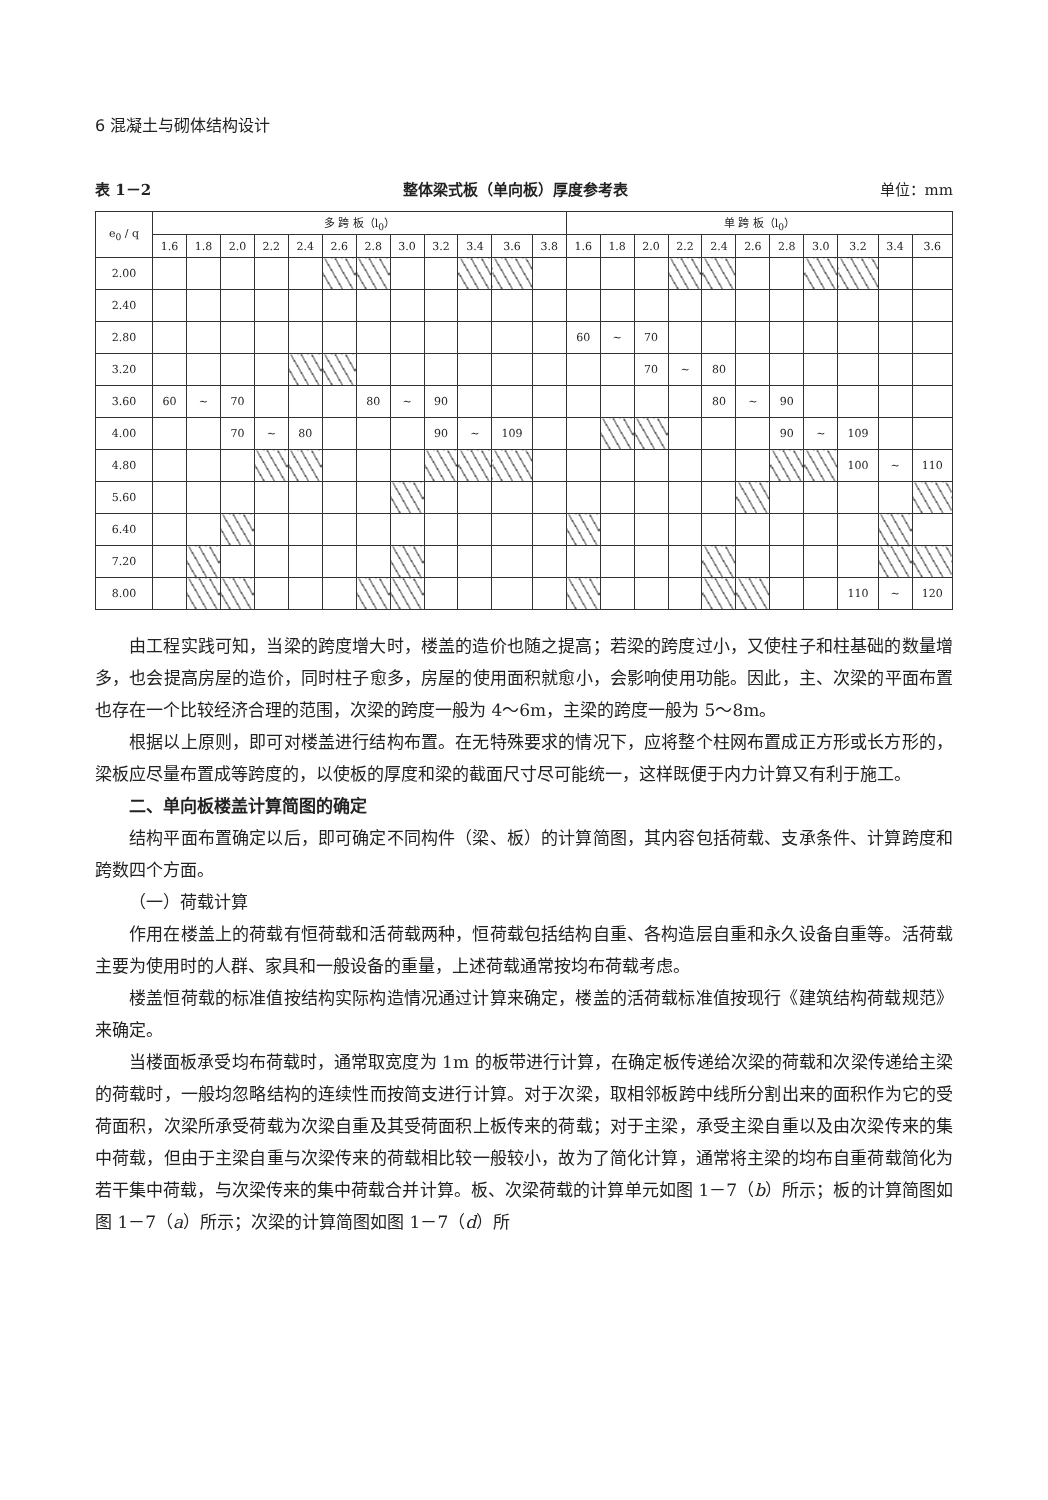6 混凝土与砌体结构设计
表 1－2 整体梁式板（单向板）厚度参考表 单位：mm
| e<sub>0</sub> / q | 多 跨 板（l<sub>0</sub>） | | | | | | | | | | | | 单 跨 板（l<sub>0</sub>） | | | | | | | | | | |
| --- | --- | --- | --- | --- | --- | --- | --- | --- | --- | --- | --- | --- | --- | --- | --- | --- | --- | --- | --- | --- | --- | --- | --- |
| | 1.6 | 1.8 | 2.0 | 2.2 | 2.4 | 2.6 | 2.8 | 3.0 | 3.2 | 3.4 | 3.6 | 3.8 | 1.6 | 1.8 | 2.0 | 2.2 | 2.4 | 2.6 | 2.8 | 3.0 | 3.2 | 3.4 | 3.6 |
| 2.00 | | | | | | | | | | | | | | | | | | | | | | | |
| 2.40 | | | | | | | | | | | | | | | | | | | | | | | |
| 2.80 | | | | | | | | | | | | | 60 | ~ | 70 | | | | | | | | |
| 3.20 | | | | | | | | | | | | | | | 70 | ~ | 80 | | | | | | |
| 3.60 | 60 | ~ | 70 | | | | 80 | ~ | 90 | | | | | | | | 80 | ~ | 90 | | | | |
| 4.00 | | | 70 | ~ | 80 | | | | 90 | ~ | 109 | | | | | | | | 90 | ~ | 109 | | |
| 4.80 | | | | | | | | | | | | | | | | | | | | | 100 | ~ | 110 |
| 5.60 | | | | | | | | | | | | | | | | | | | | | | | |
| 6.40 | | | | | | | | | | | | | | | | | | | | | | | |
| 7.20 | | | | | | | | | | | | | | | | | | | | | | | |
| 8.00 | | | | | | | | | | | | | | | | | | | | | 110 | ~ | 120 |
由工程实践可知，当梁的跨度增大时，楼盖的造价也随之提高；若梁的跨度过小，又使柱子和柱基础的数量增多，也会提高房屋的造价，同时柱子愈多，房屋的使用面积就愈小，会影响使用功能。因此，主、次梁的平面布置也存在一个比较经济合理的范围，次梁的跨度一般为 4～6m，主梁的跨度一般为 5～8m。
根据以上原则，即可对楼盖进行结构布置。在无特殊要求的情况下，应将整个柱网布置成正方形或长方形的，梁板应尽量布置成等跨度的，以使板的厚度和梁的截面尺寸尽可能统一，这样既便于内力计算又有利于施工。
二、单向板楼盖计算简图的确定
结构平面布置确定以后，即可确定不同构件（梁、板）的计算简图，其内容包括荷载、支承条件、计算跨度和跨数四个方面。
（一）荷载计算
作用在楼盖上的荷载有恒荷载和活荷载两种，恒荷载包括结构自重、各构造层自重和永久设备自重等。活荷载主要为使用时的人群、家具和一般设备的重量，上述荷载通常按均布荷载考虑。
楼盖恒荷载的标准值按结构实际构造情况通过计算来确定，楼盖的活荷载标准值按现行《建筑结构荷载规范》来确定。
当楼面板承受均布荷载时，通常取宽度为 1m 的板带进行计算，在确定板传递给次梁的荷载和次梁传递给主梁的荷载时，一般均忽略结构的连续性而按简支进行计算。对于次梁，取相邻板跨中线所分割出来的面积作为它的受荷面积，次梁所承受荷载为次梁自重及其受荷面积上板传来的荷载；对于主梁，承受主梁自重以及由次梁传来的集中荷载，但由于主梁自重与次梁传来的荷载相比较一般较小，故为了简化计算，通常将主梁的均布自重荷载简化为若干集中荷载，与次梁传来的集中荷载合并计算。板、次梁荷载的计算单元如图 1－7（b）所示；板的计算简图如图 1－7（a）所示；次梁的计算简图如图 1－7（d）所